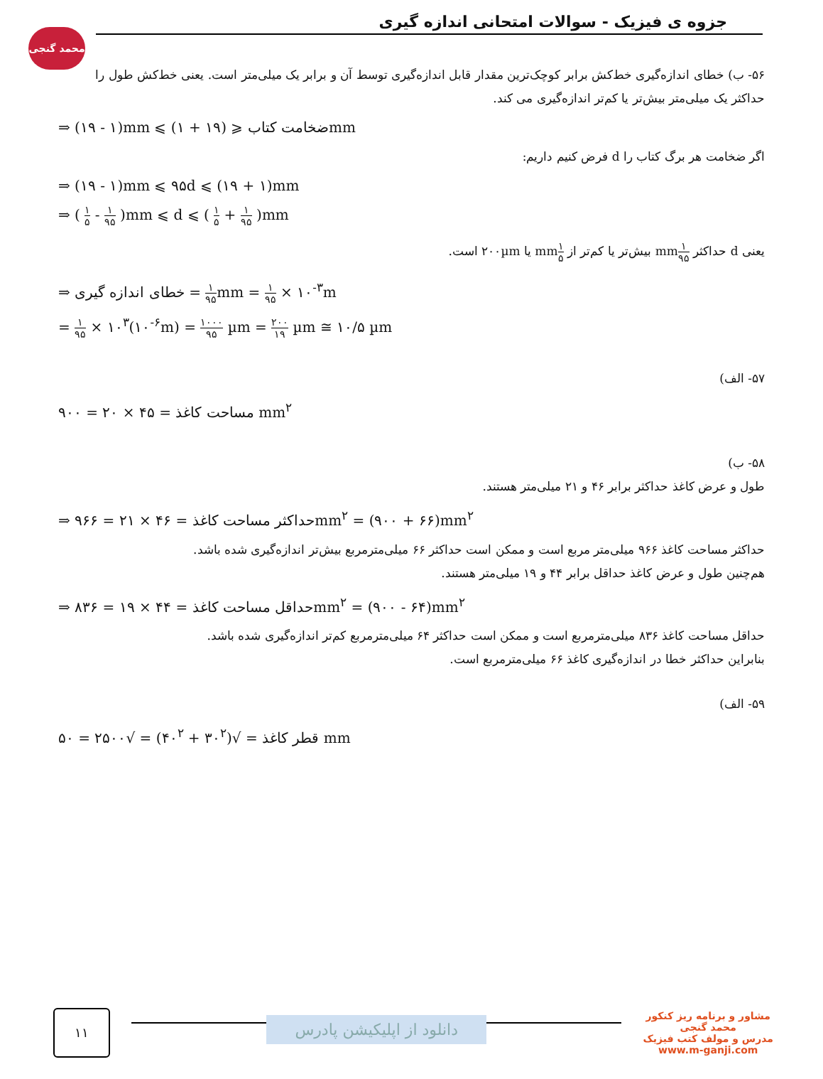محمد گنجی
جزوه ی فیزیک - سوالات امتحانی اندازه گیری
۵۶- ب) خطای اندازه‌گیری خط‌کش برابر کوچک‌ترین مقدار قابل اندازه‌گیری توسط آن و برابر یک میلی‌متر است. یعنی خط‌کش طول را حداکثر یک میلی‌متر بیش‌تر یا کم‌تر اندازه‌گیری می کند.
⇒ (۱۹ - ۱)mm ⩽ ضخامت کتاب ⩽ (۱۹ + ۱)mm
اگر ضخامت هر برگ کتاب را d فرض کنیم داریم:
⇒ (۱۹ - ۱)mm ⩽ ۹۵d ⩽ (۱۹ + ۱)mm
⇒ ( ۱ ۵ - ۱ ۹۵ )mm ⩽ d ⩽ ( ۱ ۵ + ۱ ۹۵ )mm
یعنی d حداکثر ۱ ۹۵mm بیش‌تر یا کم‌تر از ۱ ۵mm یا ۲۰۰µm است.
⇒ خطای اندازه گیری = ۱ ۹۵mm = ۱ ۹۵ × ۱۰<sup>-۳</sup>m
= ۱ ۹۵ × ۱۰<sup>۳</sup>(۱۰<sup>-۶</sup>m) = ۱۰۰۰ ۹۵ µm = ۲۰۰ ۱۹ µm ≅ ۱۰/۵ µm
۵۷- الف)
مساحت کاغذ = ۴۵ × ۲۰ = ۹۰۰ mm<sup>۲</sup>
۵۸- ب)
طول و عرض کاغذ حداکثر برابر ۴۶ و ۲۱ میلی‌متر هستند.
⇒ حداکثر مساحت کاغذ = ۴۶ × ۲۱ = ۹۶۶mm<sup>۲</sup> = (۹۰۰ + ۶۶)mm<sup>۲</sup>
حداکثر مساحت کاغذ ۹۶۶ میلی‌متر مربع است و ممکن است حداکثر ۶۶ میلی‌مترمربع بیش‌تر اندازه‌گیری شده باشد.
هم‌چنین طول و عرض کاغذ حداقل برابر ۴۴ و ۱۹ میلی‌متر هستند.
⇒ حداقل مساحت کاغذ = ۴۴ × ۱۹ = ۸۳۶mm<sup>۲</sup> = (۹۰۰ - ۶۴)mm<sup>۲</sup>
حداقل مساحت کاغذ ۸۳۶ میلی‌مترمربع است و ممکن است حداکثر ۶۴ میلی‌مترمربع کم‌تر اندازه‌گیری شده باشد.
بنابراین حداکثر خطا در اندازه‌گیری کاغذ ۶۶ میلی‌مترمربع است.
۵۹- الف)
قطر کاغذ = √(۳۰<sup>۲</sup> + ۴۰<sup>۲</sup>) = √۲۵۰۰ = ۵۰ mm
۱۱
دانلود از اپلیکیشن پادرس
مشاور و برنامه ریز کنکور
محمد گنجی
مدرس و مولف کتب فیزیک
www.m-ganji.com